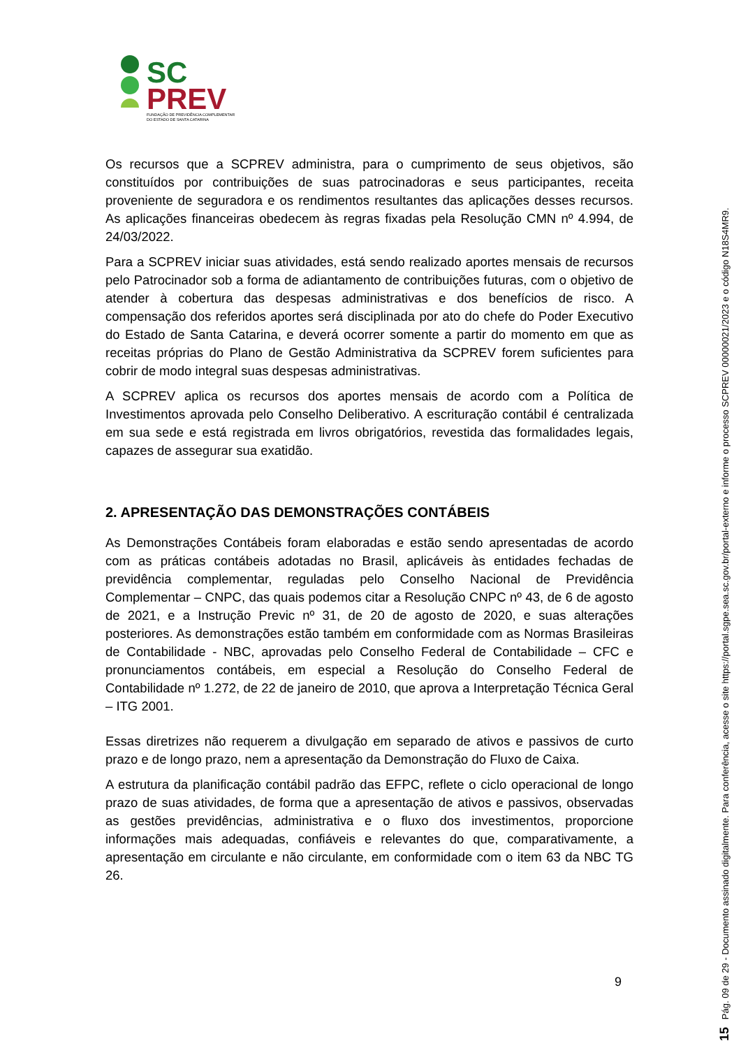SC
PREV
FUNDAÇÃO DE PREVIDÊNCIA COMPLEMENTAR
DO ESTADO DE SANTA CATARINA
Os recursos que a SCPREV administra, para o cumprimento de seus objetivos, são constituídos por contribuições de suas patrocinadoras e seus participantes, receita proveniente de seguradora e os rendimentos resultantes das aplicações desses recursos. As aplicações financeiras obedecem às regras fixadas pela Resolução CMN nº 4.994, de 24/03/2022.
Para a SCPREV iniciar suas atividades, está sendo realizado aportes mensais de recursos pelo Patrocinador sob a forma de adiantamento de contribuições futuras, com o objetivo de atender à cobertura das despesas administrativas e dos benefícios de risco. A compensação dos referidos aportes será disciplinada por ato do chefe do Poder Executivo do Estado de Santa Catarina, e deverá ocorrer somente a partir do momento em que as receitas próprias do Plano de Gestão Administrativa da SCPREV forem suficientes para cobrir de modo integral suas despesas administrativas.
A SCPREV aplica os recursos dos aportes mensais de acordo com a Política de Investimentos aprovada pelo Conselho Deliberativo. A escrituração contábil é centralizada em sua sede e está registrada em livros obrigatórios, revestida das formalidades legais, capazes de assegurar sua exatidão.
2. APRESENTAÇÃO DAS DEMONSTRAÇÕES CONTÁBEIS
As Demonstrações Contábeis foram elaboradas e estão sendo apresentadas de acordo com as práticas contábeis adotadas no Brasil, aplicáveis às entidades fechadas de previdência complementar, reguladas pelo Conselho Nacional de Previdência Complementar – CNPC, das quais podemos citar a Resolução CNPC nº 43, de 6 de agosto de 2021, e a Instrução Previc nº 31, de 20 de agosto de 2020, e suas alterações posteriores. As demonstrações estão também em conformidade com as Normas Brasileiras de Contabilidade - NBC, aprovadas pelo Conselho Federal de Contabilidade – CFC e pronunciamentos contábeis, em especial a Resolução do Conselho Federal de Contabilidade nº 1.272, de 22 de janeiro de 2010, que aprova a Interpretação Técnica Geral – ITG 2001.
Essas diretrizes não requerem a divulgação em separado de ativos e passivos de curto prazo e de longo prazo, nem a apresentação da Demonstração do Fluxo de Caixa.
A estrutura da planificação contábil padrão das EFPC, reflete o ciclo operacional de longo prazo de suas atividades, de forma que a apresentação de ativos e passivos, observadas as gestões previdências, administrativa e o fluxo dos investimentos, proporcione informações mais adequadas, confiáveis e relevantes do que, comparativamente, a apresentação em circulante e não circulante, em conformidade com o item 63 da NBC TG 26.
9
15 Pág. 09 de 29 - Documento assinado digitalmente. Para conferência, acesse o site https://portal.sgpe.sea.sc.gov.br/portal-externo e informe o processo SCPREV 00000021/2023 e o código N18S4MR9.